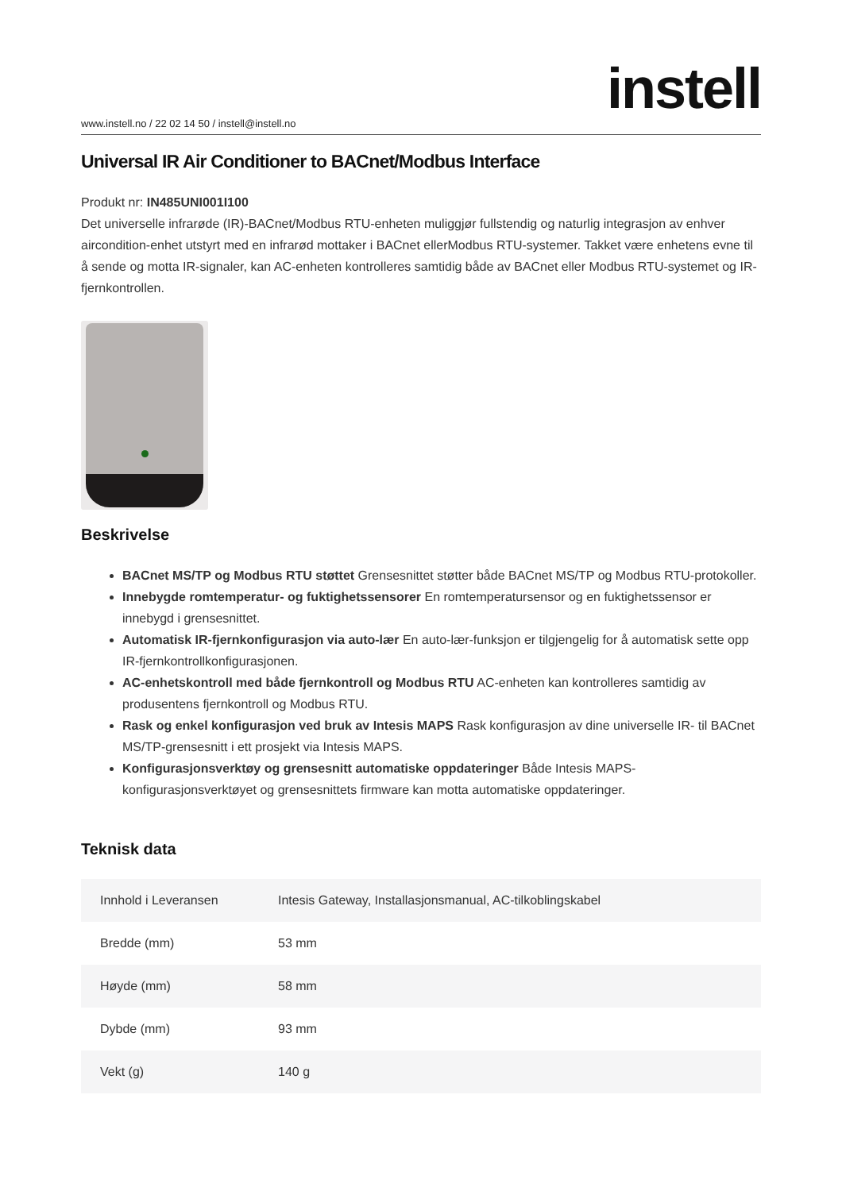www.instell.no / 22 02 14 50 / instell@instell.no
instell
Universal IR Air Conditioner to BACnet/Modbus Interface
Produkt nr: IN485UNI001I100
Det universelle infrarøde (IR)-BACnet/Modbus RTU-enheten muliggjør fullstendig og naturlig integrasjon av enhver aircondition-enhet utstyrt med en infrarød mottaker i BACnet ellerModbus RTU-systemer. Takket være enhetens evne til å sende og motta IR-signaler, kan AC-enheten kontrolleres samtidig både av BACnet eller Modbus RTU-systemet og IR-fjernkontrollen.
Beskrivelse
BACnet MS/TP og Modbus RTU støttet Grensesnittet støtter både BACnet MS/TP og Modbus RTU-protokoller.
Innebygde romtemperatur- og fuktighetssensorer En romtemperatursensor og en fuktighetssensor er innebygd i grensesnittet.
Automatisk IR-fjernkonfigurasjon via auto-lær En auto-lær-funksjon er tilgjengelig for å automatisk sette opp IR-fjernkontrollkonfigurasjonen.
AC-enhetskontroll med både fjernkontroll og Modbus RTU AC-enheten kan kontrolleres samtidig av produsentens fjernkontroll og Modbus RTU.
Rask og enkel konfigurasjon ved bruk av Intesis MAPS Rask konfigurasjon av dine universelle IR- til BACnet MS/TP-grensesnitt i ett prosjekt via Intesis MAPS.
Konfigurasjonsverktøy og grensesnitt automatiske oppdateringer Både Intesis MAPS-konfigurasjonsverktøyet og grensesnittets firmware kan motta automatiske oppdateringer.
Teknisk data
| Innhold i Leveransen | Intesis Gateway, Installasjonsmanual, AC-tilkoblingskabel |
| Bredde (mm) | 53 mm |
| Høyde (mm) | 58 mm |
| Dybde (mm) | 93 mm |
| Vekt (g) | 140 g |